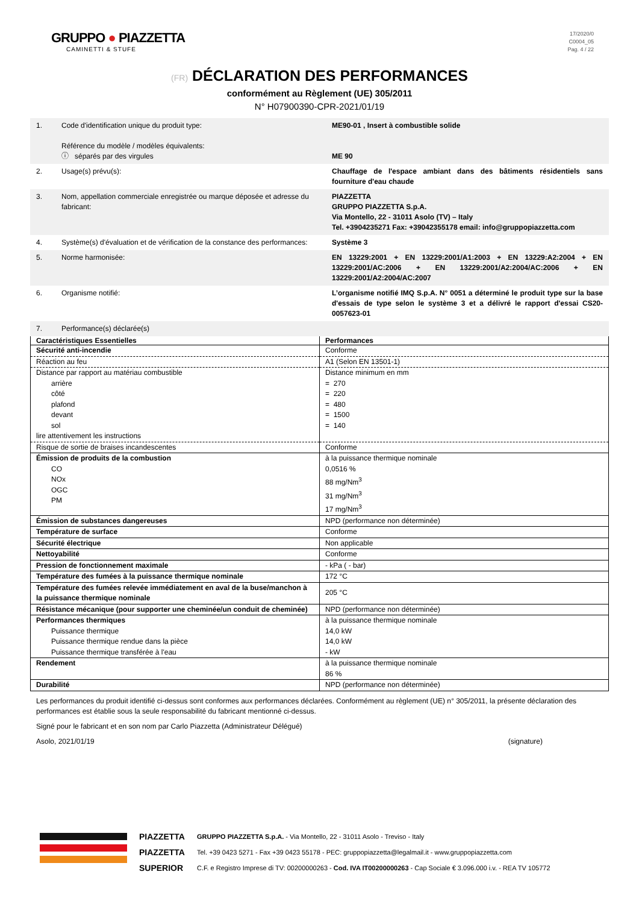GRUPPO ● PIAZZETTA
CAMINETTI & STUFE
17/2020/0
C0004_05
Pag. 4 / 22
(FR) DÉCLARATION DES PERFORMANCES
conformément au Règlement (UE) 305/2011
N° H07900390-CPR-2021/01/19
| 1. | Code d'identification unique du produit type: Référence du modèle / modèles équivalents: ⓘ séparés par des virgules | ME90-01 , Insert à combustible solide ME 90 |
| 2. | Usage(s) prévu(s): | Chauffage de l'espace ambiant dans des bâtiments résidentiels sans fourniture d'eau chaude |
| 3. | Nom, appellation commerciale enregistrée ou marque déposée et adresse du fabricant: | PIAZZETTA GRUPPO PIAZZETTA S.p.A. Via Montello, 22 - 31011 Asolo (TV) – Italy Tel. +3904235271 Fax: +39042355178 email: info@gruppopiazzetta.com |
| 4. | Système(s) d'évaluation et de vérification de la constance des performances: | Système 3 |
| 5. | Norme harmonisée: | EN 13229:2001 + EN 13229:2001/A1:2003 + EN 13229:A2:2004 + EN 13229:2001/AC:2006 + EN 13229:2001/A2:2004/AC:2006 + EN 13229:2001/A2:2004/AC:2007 |
| 6. | Organisme notifié: | L’organisme notifié IMQ S.p.A. N° 0051 a déterminé le produit type sur la base d'essais de type selon le système 3 et a délivré le rapport d'essai CS20-0057623-01 |
| 7. | Performance(s) déclarée(s) | |
| Caractéristiques Essentielles | Performances |
| --- | --- |
| Sécurité anti-incendie | Conforme |
| Réaction au feu | A1 (Selon EN 13501-1) |
| Distance par rapport au matériau combustible arrière côté plafond devant sol lire attentivement les instructions | Distance minimum en mm = 270 = 220 = 480 = 1500 = 140 |
| Risque de sortie de braises incandescentes | Conforme |
| Émission de produits de la combustion CO NOx OGC PM | à la puissance thermique nominale 0,0516 % 88 mg/Nm<sup>3</sup> 31 mg/Nm<sup>3</sup> 17 mg/Nm<sup>3</sup> |
| Émission de substances dangereuses | NPD (performance non déterminée) |
| Température de surface | Conforme |
| Sécurité électrique | Non applicable |
| Nettoyabilité | Conforme |
| Pression de fonctionnement maximale | - kPa ( - bar) |
| Température des fumées à la puissance thermique nominale | 172 °C |
| Température des fumées relevée immédiatement en aval de la buse/manchon à la puissance thermique nominale | 205 °C |
| Résistance mécanique (pour supporter une cheminée/un conduit de cheminée) | NPD (performance non déterminée) |
| Performances thermiques Puissance thermique Puissance thermique rendue dans la pièce Puissance thermique transférée à l'eau | à la puissance thermique nominale 14,0 kW 14,0 kW - kW |
| Rendement | à la puissance thermique nominale 86 % |
| Durabilité | NPD (performance non déterminée) |
Les performances du produit identifié ci-dessus sont conformes aux performances déclarées. Conformément au règlement (UE) n° 305/2011, la présente déclaration des performances est établie sous la seule responsabilité du fabricant mentionné ci-dessus.
Signé pour le fabricant et en son nom par Carlo Piazzetta (Administrateur Délégué)
Asolo, 2021/01/19 (signature)
PIAZZETTA
PIAZZETTA
SUPERIOR
GRUPPO PIAZZETTA S.p.A. - Via Montello, 22 - 31011 Asolo - Treviso - Italy
Tel. +39 0423 5271 - Fax +39 0423 55178 - PEC: gruppopiazzetta@legalmail.it - www.gruppopiazzetta.com
C.F. e Registro Imprese di TV: 00200000263 - Cod. IVA IT00200000263 - Cap Sociale € 3.096.000 i.v. - REA TV 105772